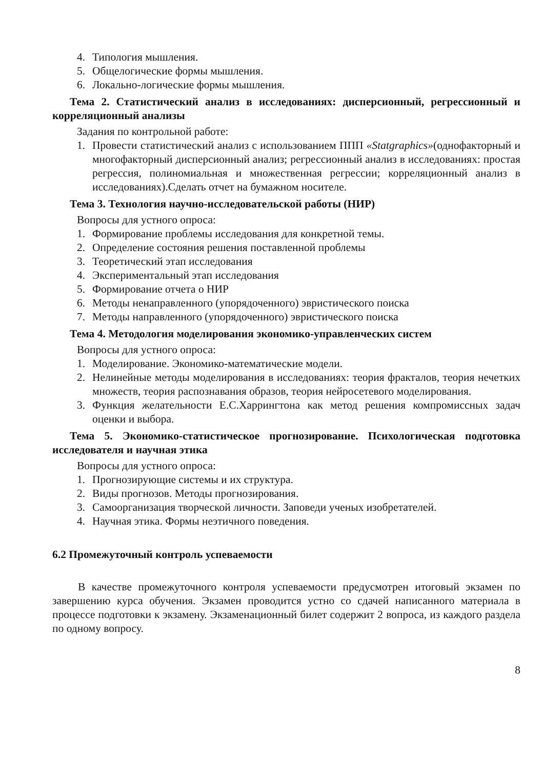4. Типология мышления.
5. Общелогические формы мышления.
6. Локально-логические формы мышления.
Тема 2. Статистический анализ в исследованиях: дисперсионный, регрессионный и корреляционный анализы
Задания по контрольной работе:
1. Провести статистический анализ с использованием ППП «Statgraphics»(однофакторный и многофакторный дисперсионный анализ; регрессионный анализ в исследованиях: простая регрессия, полиномиальная и множественная регрессии; корреляционный анализ в исследованиях).Сделать отчет на бумажном носителе.
Тема 3. Технология научно-исследовательской работы (НИР)
Вопросы для устного опроса:
1. Формирование проблемы исследования для конкретной темы.
2. Определение состояния решения поставленной проблемы
3. Теоретический этап исследования
4. Экспериментальный этап исследования
5. Формирование отчета о НИР
6. Методы ненаправленного (упорядоченного) эвристического поиска
7. Методы направленного (упорядоченного) эвристического поиска
Тема 4. Методология моделирования экономико-управленческих систем
Вопросы для устного опроса:
1. Моделирование. Экономико-математические модели.
2. Нелинейные методы моделирования в исследованиях: теория фракталов, теория нечетких множеств, теория распознавания образов, теория нейросетевого моделирования.
3. Функция желательности Е.С.Харрингтона как метод решения компромиссных задач оценки и выбора.
Тема 5. Экономико-статистическое прогнозирование. Психологическая подготовка исследователя и научная этика
Вопросы для устного опроса:
1. Прогнозирующие системы и их структура.
2. Виды прогнозов. Методы прогнозирования.
3. Самоорганизация творческой личности. Заповеди ученых изобретателей.
4. Научная этика. Формы неэтичного поведения.
6.2 Промежуточный контроль успеваемости
В качестве промежуточного контроля успеваемости предусмотрен итоговый экзамен по завершению курса обучения. Экзамен проводится устно со сдачей написанного материала в процессе подготовки к экзамену. Экзаменационный билет содержит 2 вопроса, из каждого раздела по одному вопросу.
8